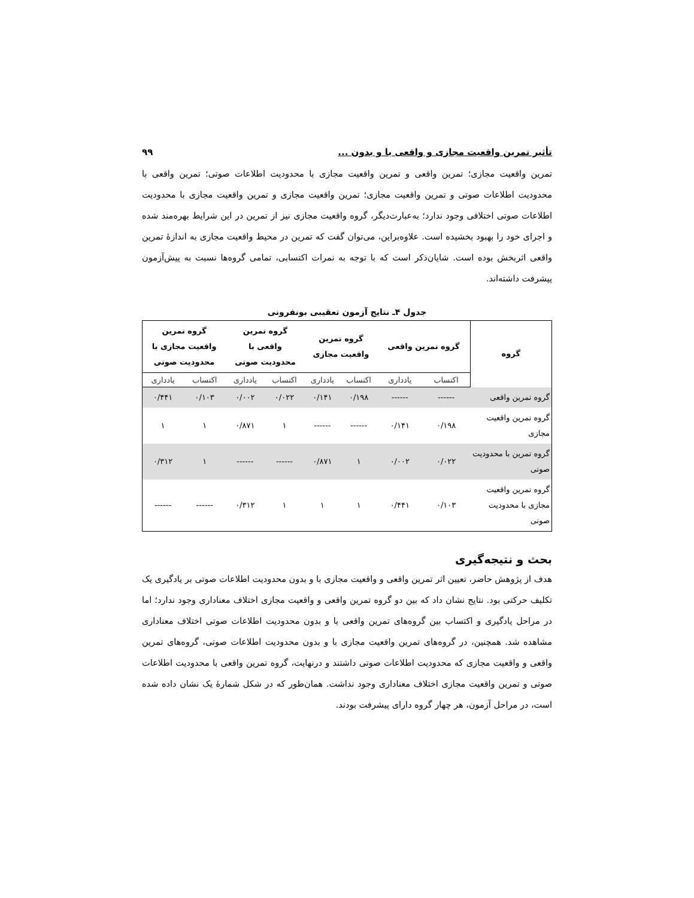تأثیر تمرین واقعیت مجازی و واقعی با و بدون ... ۹۹
تمرین واقعیت مجازی؛ تمرین واقعی و تمرین واقعیت مجازی با محدودیت اطلاعات صوتی؛ تمرین واقعی با محدودیت اطلاعات صوتی و تمرین واقعیت مجازی؛ تمرین واقعیت مجازی و تمرین واقعیت مجازی با محدودیت اطلاعات صوتی اختلافی وجود ندارد؛ به‌عبارت‌دیگر، گروه واقعیت مجازی نیز از تمرین در این شرایط بهره‌مند شده و اجرای خود را بهبود بخشیده است. علاوه‌براین، می‌توان گفت که تمرین در محیط واقعیت مجازی به اندازۀ تمرین واقعی اثربخش بوده است. شایان‌ذکر است که با توجه به نمرات اکتسابی، تمامی گروه‌ها نسبت به پیش‌آزمون پیشرفت داشته‌اند.
جدول ۴ـ نتایج آزمون تعقیبی بونفرونی
| گروه | گروه تمرین واقعی | | گروه تمرین واقعیت مجازی | | گروه تمرین واقعی با محدودیت صوتی | | گروه تمرین واقعیت مجازی با محدودیت صوتی | |
| --- | --- | --- | --- | --- | --- | --- | --- | --- |
| | اکتساب | یادداری | اکتساب | یادداری | اکتساب | یادداری | اکتساب | یادداری |
| گروه تمرین واقعی | ------ | ------ | ۰/۱۹۸ | ۰/۱۴۱ | ۰/۰۲۲ | ۰/۰۰۲ | ۰/۱۰۳ | ۰/۴۴۱ |
| گروه تمرین واقعیت مجازی | ۰/۱۹۸ | ۰/۱۴۱ | ------ | ------ | ۱ | ۰/۸۷۱ | ۱ | ۱ |
| گروه تمرین با محدودیت صوتی | ۰/۰۲۲ | ۰/۰۰۲ | ۱ | ۰/۸۷۱ | ------ | ------ | ۱ | ۰/۳۱۲ |
| گروه تمرین واقعیت مجازی با محدودیت صوتی | ۰/۱۰۳ | ۰/۴۴۱ | ۱ | ۱ | ۱ | ۰/۳۱۲ | ------ | ------ |
بحث و نتیجه‌گیری
هدف از پژوهش حاضر، تعیین اثر تمرین واقعی و واقعیت مجازی با و بدون محدودیت اطلاعات صوتی بر یادگیری یک تکلیف حرکتی بود. نتایج نشان داد که بین دو گروه تمرین واقعی و واقعیت مجازی اختلاف معناداری وجود ندارد؛ اما در مراحل یادگیری و اکتساب بین گروه‌های تمرین واقعی با و بدون محدودیت اطلاعات صوتی اختلاف معناداری مشاهده شد. همچنین، در گروه‌های تمرین واقعیت مجازی با و بدون محدودیت اطلاعات صوتی، گروه‌های تمرین واقعی و واقعیت مجازی که محدودیت اطلاعات صوتی داشتند و درنهایت، گروه تمرین واقعی با محدودیت اطلاعات صوتی و تمرین واقعیت مجازی اختلاف معناداری وجود نداشت. همان‌طور که در شکل شمارۀ یک نشان داده شده است، در مراحل آزمون، هر چهار گروه دارای پیشرفت بودند.